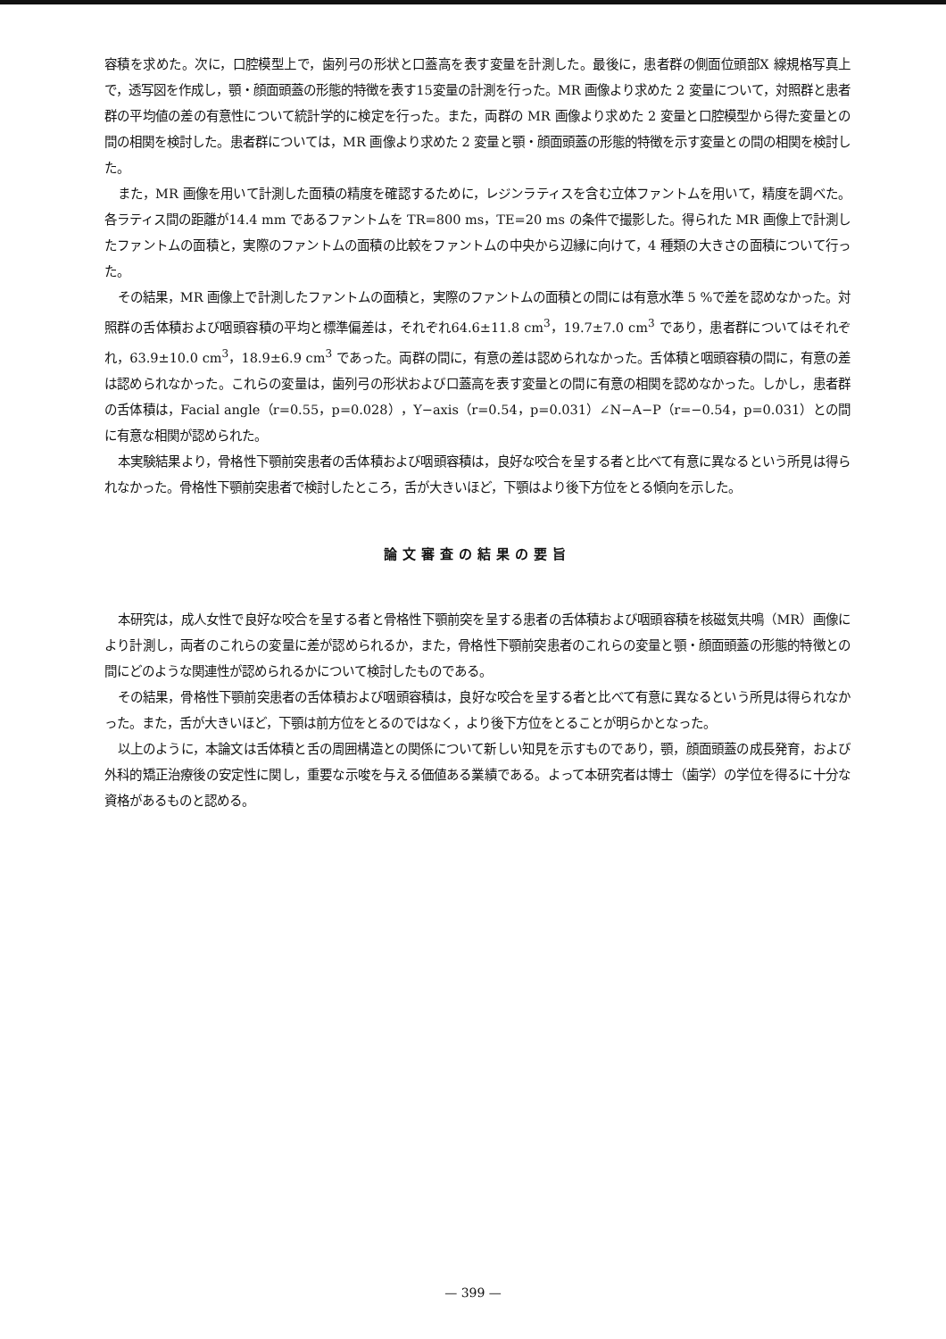容積を求めた。次に，口腔模型上で，歯列弓の形状と口蓋高を表す変量を計測した。最後に，患者群の側面位頭部X 線規格写真上で，透写図を作成し，顎・顔面頭蓋の形態的特徴を表す15変量の計測を行った。MR 画像より求めた 2 変量について，対照群と患者群の平均値の差の有意性について統計学的に検定を行った。また，両群の MR 画像より求めた 2 変量と口腔模型から得た変量との間の相関を検討した。患者群については，MR 画像より求めた 2 変量と顎・顔面頭蓋の形態的特徴を示す変量との間の相関を検討した。
また，MR 画像を用いて計測した面積の精度を確認するために，レジンラティスを含む立体ファントムを用いて，精度を調べた。各ラティス間の距離が14.4 mm であるファントムを TR=800 ms，TE=20 ms の条件で撮影した。得られた MR 画像上で計測したファントムの面積と，実際のファントムの面積の比較をファントムの中央から辺縁に向けて，4 種類の大きさの面積について行った。
その結果，MR 画像上で計測したファントムの面積と，実際のファントムの面積との間には有意水準 5 %で差を認めなかった。対照群の舌体積および咽頭容積の平均と標準偏差は，それぞれ64.6±11.8 cm<sup>3</sup>，19.7±7.0 cm<sup>3</sup> であり，患者群についてはそれぞれ，63.9±10.0 cm<sup>3</sup>，18.9±6.9 cm<sup>3</sup> であった。両群の間に，有意の差は認められなかった。舌体積と咽頭容積の間に，有意の差は認められなかった。これらの変量は，歯列弓の形状および口蓋高を表す変量との間に有意の相関を認めなかった。しかし，患者群の舌体積は，Facial angle（r=0.55，p=0.028），Y−axis（r=0.54，p=0.031）∠N−A−P（r=−0.54，p=0.031）との間に有意な相関が認められた。
本実験結果より，骨格性下顎前突患者の舌体積および咽頭容積は，良好な咬合を呈する者と比べて有意に異なるという所見は得られなかった。骨格性下顎前突患者で検討したところ，舌が大きいほど，下顎はより後下方位をとる傾向を示した。
論文審査の結果の要旨
本研究は，成人女性で良好な咬合を呈する者と骨格性下顎前突を呈する患者の舌体積および咽頭容積を核磁気共鳴（MR）画像により計測し，両者のこれらの変量に差が認められるか，また，骨格性下顎前突患者のこれらの変量と顎・顔面頭蓋の形態的特徴との間にどのような関連性が認められるかについて検討したものである。
その結果，骨格性下顎前突患者の舌体積および咽頭容積は，良好な咬合を呈する者と比べて有意に異なるという所見は得られなかった。また，舌が大きいほど，下顎は前方位をとるのではなく，より後下方位をとることが明らかとなった。
以上のように，本論文は舌体積と舌の周囲構造との関係について新しい知見を示すものであり，顎，顔面頭蓋の成長発育，および外科的矯正治療後の安定性に関し，重要な示唆を与える価値ある業績である。よって本研究者は博士（歯学）の学位を得るに十分な資格があるものと認める。
— 399 —